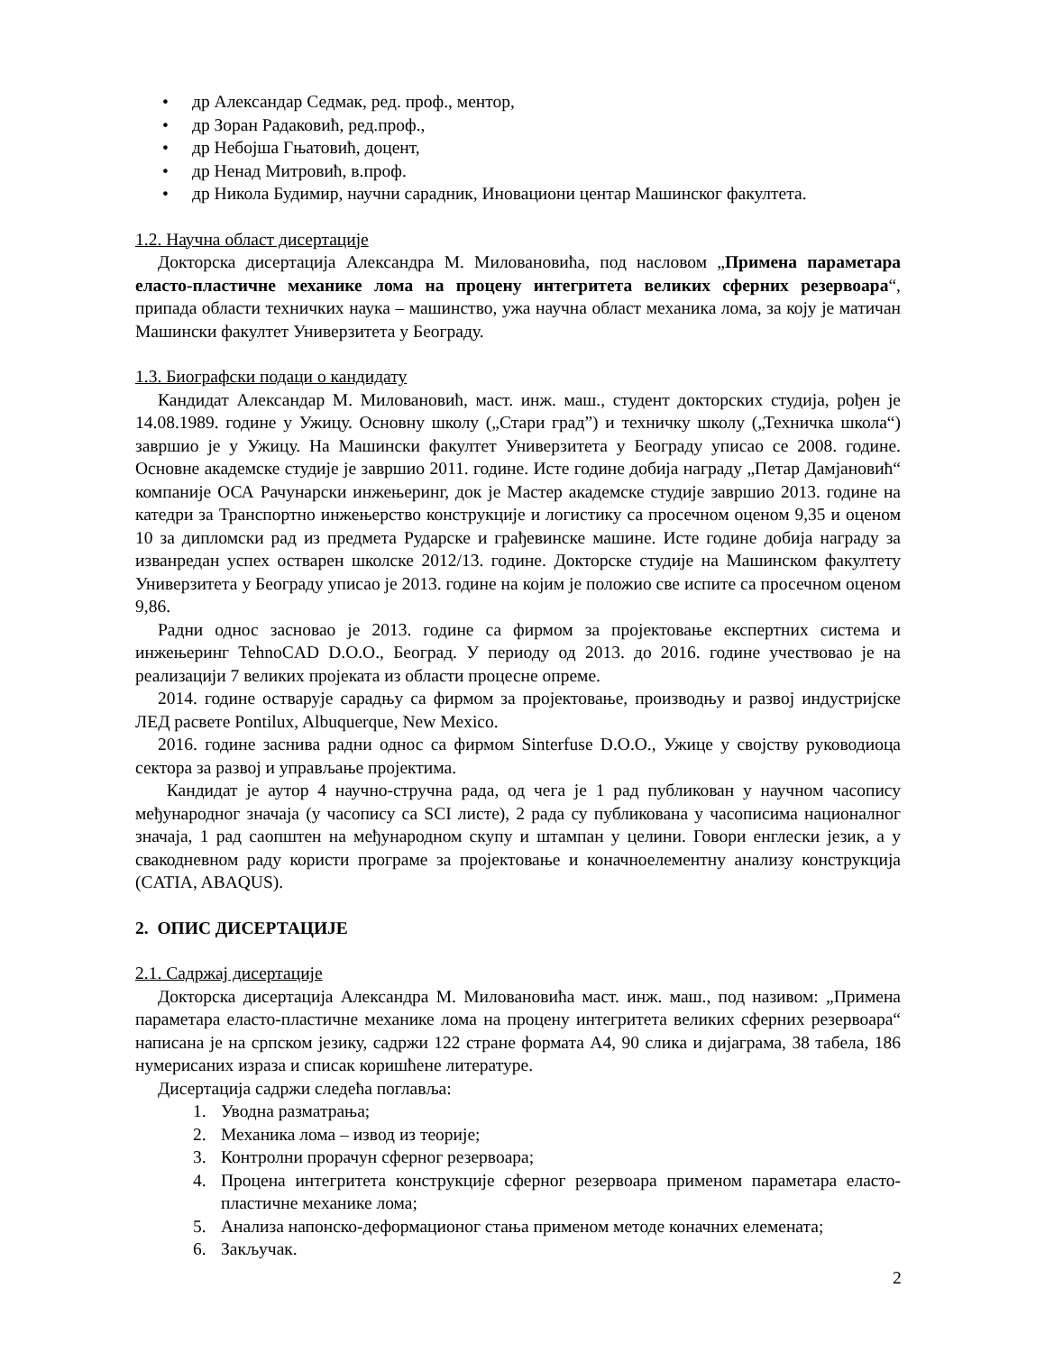• др Александар Седмак, ред. проф., ментор,
• др Зоран Радаковић, ред.проф.,
• др Небојша Гњатовић, доцент,
• др Ненад Митровић, в.проф.
• др Никола Будимир, научни сарадник, Иновациони центар Машинског факултета.
1.2. Научна област дисертације
Докторска дисертација Александра М. Миловановића, под насловом „Примена параметара еласто-пластичне механике лома на процену интегритета великих сферних резервоара“, припада области техничких наука – машинство, ужа научна област механика лома, за коју је матичан Машински факултет Универзитета у Београду.
1.3. Биографски подаци о кандидату
Кандидат Александар М. Миловановић, маст. инж. маш., студент докторских студија, рођен је 14.08.1989. године у Ужицу. Основну школу („Стари град”) и техничку школу („Техничка школа“) завршио је у Ужицу. На Машински факултет Универзитета у Београду уписао се 2008. године. Основне академске студије је завршио 2011. године. Исте године добија награду „Петар Дамјановић“ компаније ОСА Рачунарски инжењеринг, док је Мастер академске студије завршио 2013. године на катедри за Транспортно инжењерство конструкције и логистику са просечном оценом 9,35 и оценом 10 за дипломски рад из предмета Рударске и грађевинске машине. Исте године добија награду за изванредан успех остварен школске 2012/13. године. Докторске студије на Машинском факултету Универзитета у Београду уписао је 2013. године на којим је положио све испите са просечном оценом 9,86.
Радни однос засновао је 2013. године са фирмом за пројектовање експертних система и инжењеринг TehnoCAD D.O.O., Београд. У периоду од 2013. до 2016. године учествовао је на реализацији 7 великих пројеката из области процесне опреме.
2014. године остварује сарадњу са фирмом за пројектовање, производњу и развој индустријске ЛЕД расвете Pontilux, Albuquerque, New Mexico.
2016. године заснива радни однос са фирмом Sinterfuse D.O.O., Ужице у својству руководиоца сектора за развој и управљање пројектима.
Кандидат је аутор 4 научно-стручна рада, од чега је 1 рад публикован у научном часопису међународног значаја (у часопису са SCI листе), 2 рада су публикована у часописима националног значаја, 1 рад саопштен на међународном скупу и штампан у целини. Говори енглески језик, а у свакодневном раду користи програме за пројектовање и коначноелементну анализу конструкција (CATIA, ABAQUS).
2. ОПИС ДИСЕРТАЦИЈЕ
2.1. Садржај дисертације
Докторска дисертација Александра М. Миловановића маст. инж. маш., под називом: „Примена параметара еласто-пластичне механике лома на процену интегритета великих сферних резервоара“ написана је на српском језику, садржи 122 стране формата А4, 90 слика и дијаграма, 38 табела, 186 нумерисаних израза и списак коришћене литературе.
Дисертација садржи следећа поглавља:
1. Уводна разматрања;
2. Механика лома – извод из теорије;
3. Контролни прорачун сферног резервоара;
4. Процена интегритета конструкције сферног резервоара применом параметара еласто-пластичне механике лома;
5. Анализа напонско-деформационог стања применом методе коначних елемената;
6. Закључак.
2